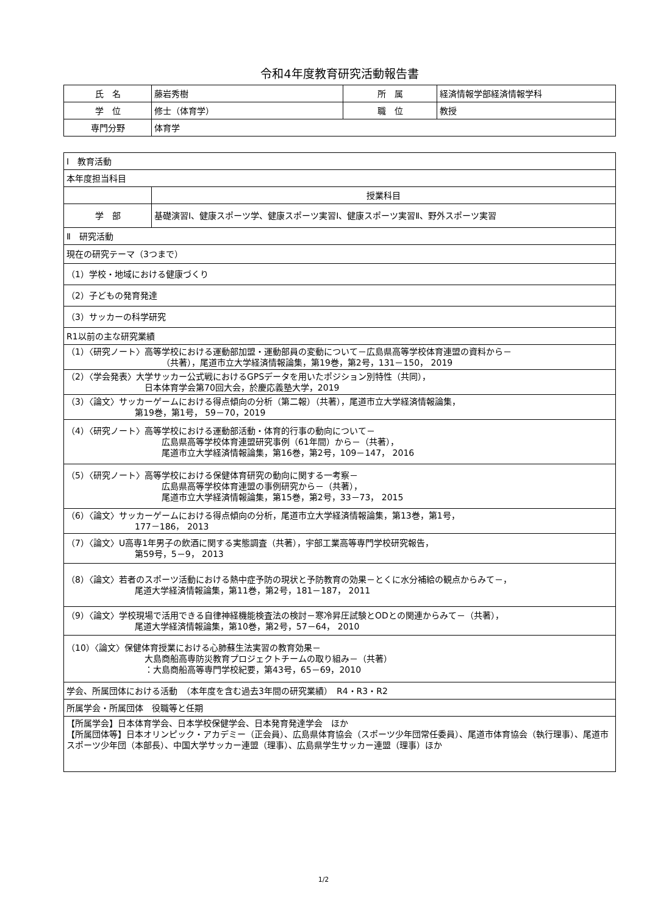令和4年度教育研究活動報告書
| 氏 名 | 藤岩秀樹 | 所 属 | 経済情報学部経済情報学科 |
| 学 位 | 修士（体育学） | 職 位 | 教授 |
| 専門分野 | 体育学 | | |
| Ⅰ 教育活動 | |
| 本年度担当科目 | |
| | 授業科目 |
| 学 部 | 基礎演習Ⅰ、健康スポーツ学、健康スポーツ実習Ⅰ、健康スポーツ実習Ⅱ、野外スポーツ実習 |
| Ⅱ 研究活動 | |
| 現在の研究テーマ（3つまで） | |
| （1）学校・地域における健康づくり | |
| （2）子どもの発育発達 | |
| （3）サッカーの科学研究 | |
| R1以前の主な研究業績 | |
| （1）〈研究ノート〉高等学校における運動部加盟・運動部員の変動について－広島県高等学校体育連盟の資料から－ （共著），尾道市立大学経済情報論集，第19巻，第2号，131－150， 2019 | |
| （2）〈学会発表〉大学サッカー公式戦におけるGPSデータを用いたポジション別特性（共同）， 日本体育学会第70回大会，於慶応義塾大学，2019 | |
| （3）〈論文〉サッカーゲームにおける得点傾向の分析（第二報）（共著），尾道市立大学経済情報論集， 第19巻，第1号， 59－70，2019 | |
| （4）〈研究ノート〉高等学校における運動部活動・体育的行事の動向について－ 広島県高等学校体育連盟研究事例（61年間）から－（共著）， 尾道市立大学経済情報論集，第16巻，第2号，109－147， 2016 | |
| （5）〈研究ノート〉高等学校における保健体育研究の動向に関する一考察－ 広島県高等学校体育連盟の事例研究から－（共著）， 尾道市立大学経済情報論集，第15巻，第2号，33－73， 2015 | |
| （6）〈論文〉サッカーゲームにおける得点傾向の分析，尾道市立大学経済情報論集，第13巻，第1号， 177－186， 2013 | |
| （7）〈論文〉U高専1年男子の飲酒に関する実態調査（共著），宇部工業高等専門学校研究報告， 第59号，5－9， 2013 | |
| （8）〈論文〉若者のスポーツ活動における熱中症予防の現状と予防教育の効果－とくに水分補給の観点からみて－， 尾道大学経済情報論集，第11巻，第2号，181－187， 2011 | |
| （9）〈論文〉学校現場で活用できる自律神経機能検査法の検討－寒冷昇圧試験とODとの関連からみて－（共著）， 尾道大学経済情報論集，第10巻，第2号，57－64， 2010 | |
| （10）〈論文〉保健体育授業における心肺蘇生法実習の教育効果－ 大島商船高専防災教育プロジェクトチームの取り組み－（共著） ：大島商船高等専門学校紀要，第43号，65－69，2010 | |
| 学会、所属団体における活動 （本年度を含む過去3年間の研究業績） R4・R3・R2 | |
| 所属学会・所属団体 役職等と任期 | |
| 【所属学会】日本体育学会、日本学校保健学会、日本発育発達学会 ほか 【所属団体等】日本オリンピック・アカデミー（正会員）、広島県体育協会（スポーツ少年団常任委員）、尾道市体育協会（執行理事）、尾道市スポーツ少年団（本部長）、中国大学サッカー連盟（理事）、広島県学生サッカー連盟（理事）ほか | |
1/2